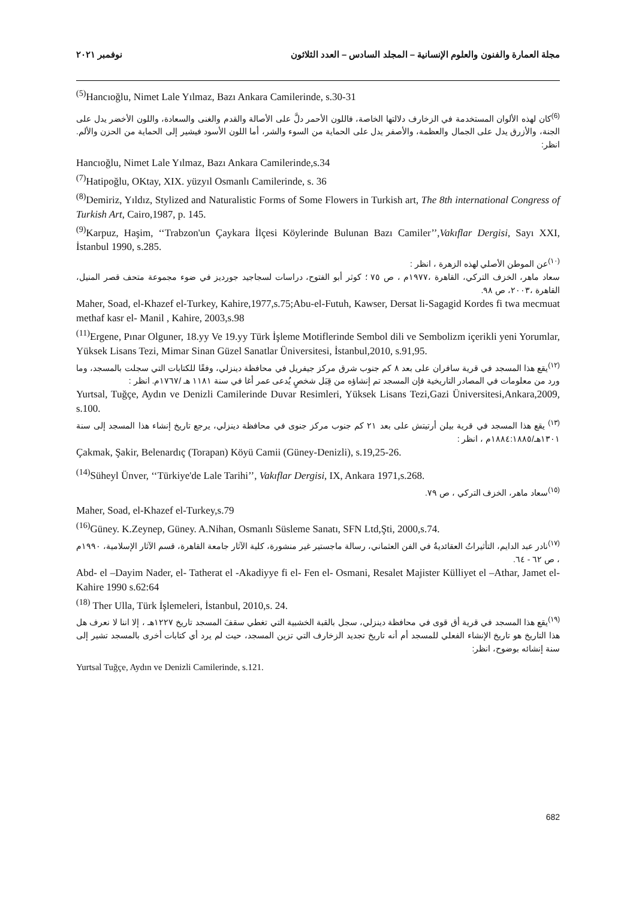مجلة العمارة والفنون والعلوم الإنسانية – المجلد السادس – العدد الثلاثون نوفمبر ٢٠٢١
<sup>(5)</sup> Hancıoğlu, Nimet Lale Yılmaz, Bazı Ankara Camilerinde, s.30-31
<sup>(6)</sup> كان لهذه الألوان المستخدمة في الزخارف دلالتها الخاصة، فاللون الأحمر دلَّ على الأصالة والقدم والغنى والسعادة، واللون الأخضر يدل على الجنة، والأزرق يدل على الجمال والعظمة، والأصفر يدل على الحماية من السوء والشر، أما اللون الأسود فيشير إلى الحماية من الحزن والألم. انظر:
Hancıoğlu, Nimet Lale Yılmaz, Bazı Ankara Camilerinde,s.34
<sup>(7)</sup> Hatipoğlu, OKtay, XIX. yüzyıl Osmanlı Camilerinde, s. 36
<sup>(8)</sup> Demiriz, Yıldız, Stylized and Naturalistic Forms of Some Flowers in Turkish art, The 8th international Congress of Turkish Art, Cairo,1987, p. 145.
<sup>(9)</sup> Karpuz, Haşim, ‘‘Trabzon'un Çaykara İlçesi Köylerinde Bulunan Bazı Camiler’’,Vakıflar Dergisi, Sayı XXI, İstanbul 1990, s.285.
<sup>(١٠)</sup> عن الموطن الأصلي لهذه الزهرة ، انظر :
سعاد ماهر، الخزف التركي، القاهرة ،١٩٧٧م ، ص ٧٥ ؛ كوثر أبو الفتوح، دراسات لسجاجيد جورديز في ضوء مجموعة متحف قصر المنيل، القاهرة ،٢٠٠٣، ص ٩٨.
Maher, Soad, el-Khazef el-Turkey, Kahire,1977,s.75;Abu-el-Futuh, Kawser, Dersat li-Sagagid Kordes fi twa mecmuat methaf kasr el- Manil , Kahire, 2003,s.98
<sup>(11)</sup> Ergene, Pınar Olguner, 18.yy Ve 19.yy Türk İşleme Motiflerinde Sembol dili ve Sembolizm içerikli yeni Yorumlar, Yüksek Lisans Tezi, Mimar Sinan Güzel Sanatlar Üniversitesi, İstanbul,2010, s.91,95.
<sup>(١٢)</sup> يقع هذا المسجد في قرية سافران على بعد ٨ كم جنوب شرق مركز جيفريل في محافظة دينزلي، وفقًا للكتابات التي سجلت بالمسجد، وما ورد من معلومات في المصادر التاريخية فإن المسجد تم إنشاؤه من قِبَل شخصٍ يُدعى عمر أغا في سنة ١١٨١ هـ /١٧٦٧م. انظر :
Yurtsal, Tuğçe, Aydın ve Denizli Camilerinde Duvar Resimleri, Yüksek Lisans Tezi,Gazi Üniversitesi,Ankara,2009, s.100.
<sup>(١٣)</sup> يقع هذا المسجد في قرية بيلن أرتيتش على بعد ٢١ كم جنوب مركز جنوى في محافظة دينزلي، يرجع تاريخ إنشاء هذا المسجد إلى سنة ١٣٠١هـ/١٨٨٤:١٨٨٥م ، انظر :
Çakmak, Şakir, Belenardıç (Torapan) Köyü Camii (Güney-Denizli), s.19,25-26.
<sup>(14)</sup> Süheyl Ünver, ‘‘Türkiye'de Lale Tarihi’’, Vakıflar Dergisi, IX, Ankara 1971,s.268.
<sup>(١٥)</sup> سعاد ماهر، الخزف التركي ، ص ٧٩.
Maher, Soad, el-Khazef el-Turkey,s.79
<sup>(16)</sup> Güney. K.Zeynep, Güney. A.Nihan, Osmanlı Süsleme Sanatı, SFN Ltd,Şti, 2000,s.74.
<sup>(١٧)</sup> نادر عبد الدايم، التأثيراتُ العقائديةُ في الفن العثماني، رسالة ماجستير غير منشورة، كلية الآثار جامعة القاهرة، قسم الآثار الإسلامية، ١٩٩٠م ، ص ٦٢ - ٦٤.
Abd- el –Dayim Nader, el- Tatherat el -Akadiyye fi el- Fen el- Osmani, Resalet Majister Külliyet el –Athar, Jamet el- Kahire 1990 s.62:64
<sup>(18)</sup> Ther Ulla, Türk İşlemeleri, İstanbul, 2010,s. 24.
<sup>(١٩)</sup> يقع هذا المسجد في قرية أق قوى في محافظة دينزلي، سجل بالقبة الخشبية التي تغطي سقفَ المسجد تاريخ ١٢٢٧هـ ، إلا اننا لا نعرف هل هذا التاريخ هو تاريخ الإنشاء الفعلي للمسجد أم أنه تاريخ تجديد الزخارف التي تزين المسجد، حيث لم يرد أي كتابات أخرى بالمسجد تشير إلى سنة إنشائه بوضوح، انظر:
Yurtsal Tuğçe, Aydın ve Denizli Camilerinde, s.121.
682